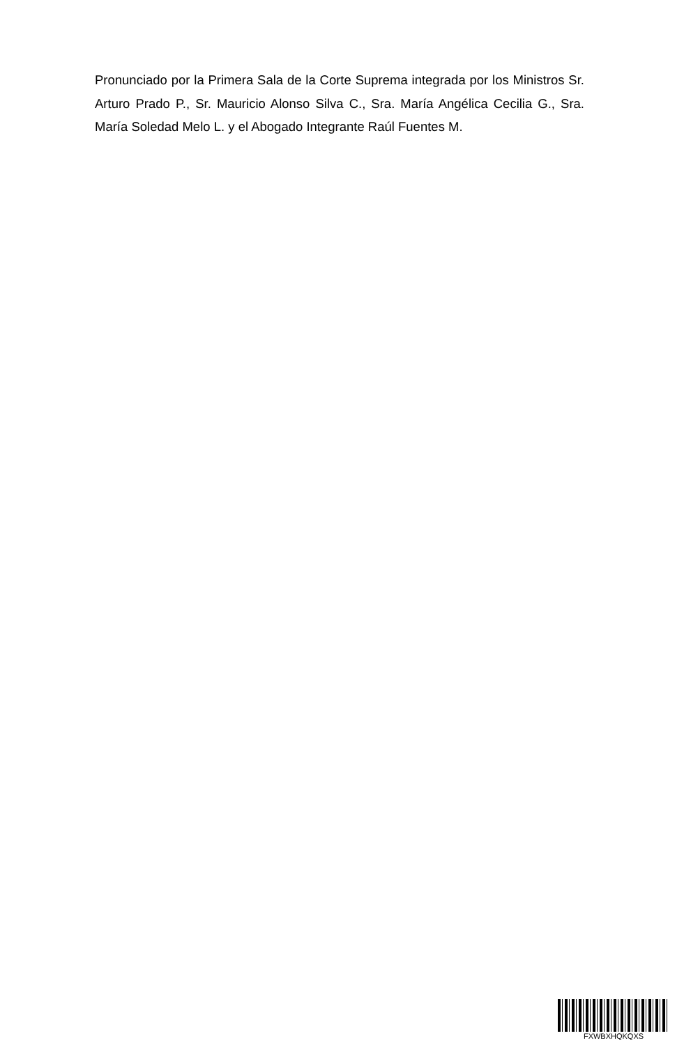Pronunciado por la Primera Sala de la Corte Suprema integrada por los Ministros Sr. Arturo Prado P., Sr. Mauricio Alonso Silva C., Sra. María Angélica Cecilia G., Sra. María Soledad Melo L. y el Abogado Integrante Raúl Fuentes M.
FXWBXHQKQXS